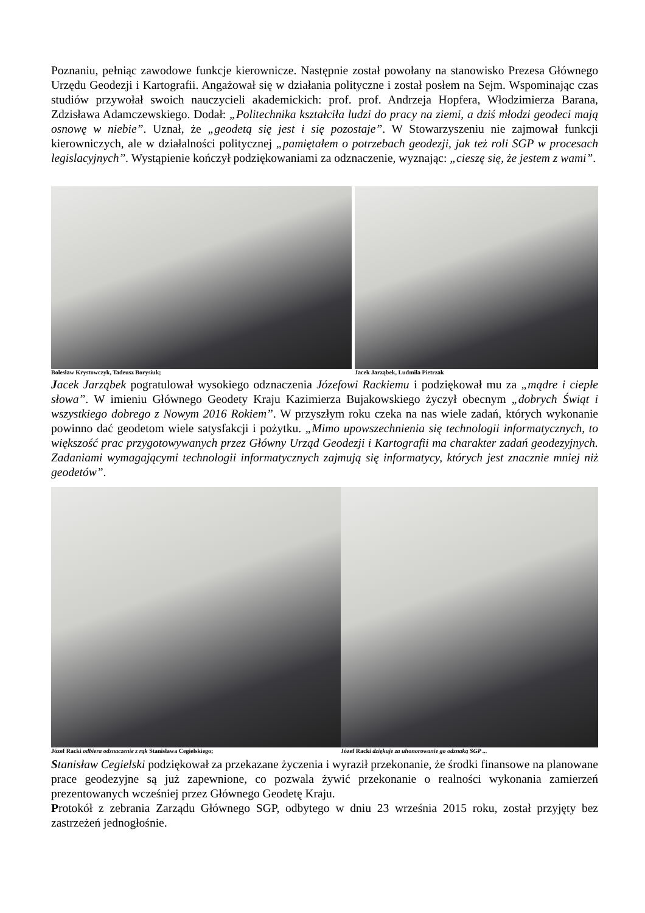Poznaniu, pełniąc zawodowe funkcje kierownicze. Następnie został powołany na stanowisko Prezesa Głównego Urzędu Geodezji i Kartografii. Angażował się w działania polityczne i został posłem na Sejm. Wspominając czas studiów przywołał swoich nauczycieli akademickich: prof. prof. Andrzeja Hopfera, Włodzimierza Barana, Zdzisława Adamczewskiego. Dodał: „Politechnika kształciła ludzi do pracy na ziemi, a dziś młodzi geodeci mają osnowę w niebie”. Uznał, że „geodetą się jest i się pozostaje”. W Stowarzyszeniu nie zajmował funkcji kierowniczych, ale w działalności politycznej „pamiętałem o potrzebach geodezji, jak też roli SGP w procesach legislacyjnych”. Wystąpienie kończył podziękowaniami za odznaczenie, wyznając: „cieszę się, że jestem z wami”.
Bolesław Krystowczyk, Tadeusz Borysiuk; Jacek Jarząbek, Ludmiła Pietrzak
Jacek Jarząbek pogratulował wysokiego odznaczenia Józefowi Rackiemu i podziękował mu za „mądre i ciepłe słowa”. W imieniu Głównego Geodety Kraju Kazimierza Bujakowskiego życzył obecnym „dobrych Świąt i wszystkiego dobrego z Nowym 2016 Rokiem”. W przyszłym roku czeka na nas wiele zadań, których wykonanie powinno dać geodetom wiele satysfakcji i pożytku. „Mimo upowszechnienia się technologii informatycznych, to większość prac przygotowywanych przez Główny Urząd Geodezji i Kartografii ma charakter zadań geodezyjnych. Zadaniami wymagającymi technologii informatycznych zajmują się informatycy, których jest znacznie mniej niż geodetów”.
Józef Racki odbiera odznaczenie z rąk Stanisława Cegielskiego;
Józef Racki dziękuje za uhonorowanie go odznaką SGP ...
Stanisław Cegielski podziękował za przekazane życzenia i wyraził przekonanie, że środki finansowe na planowane prace geodezyjne są już zapewnione, co pozwala żywić przekonanie o realności wykonania zamierzeń prezentowanych wcześniej przez Głównego Geodetę Kraju.
Protokół z zebrania Zarządu Głównego SGP, odbytego w dniu 23 września 2015 roku, został przyjęty bez zastrzeżeń jednogłośnie.